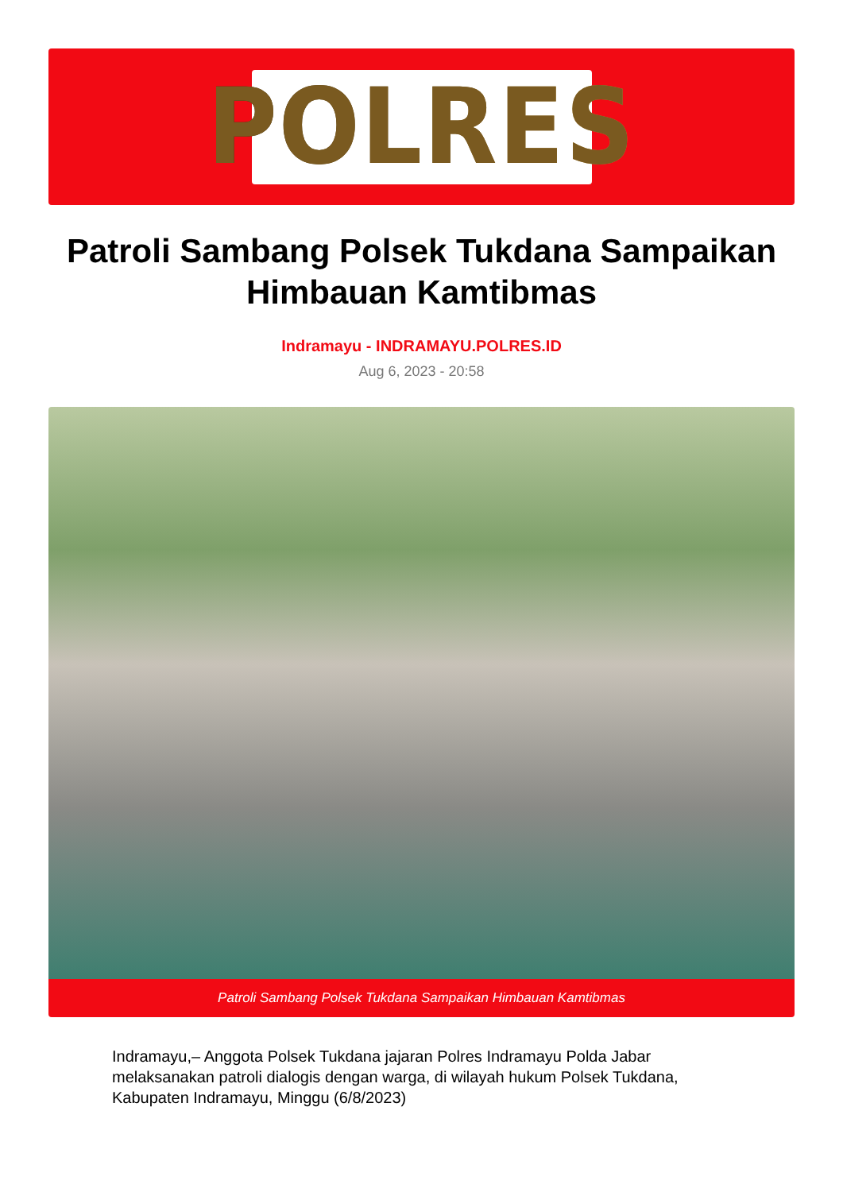POLRES
Patroli Sambang Polsek Tukdana Sampaikan Himbauan Kamtibmas
Indramayu - INDRAMAYU.POLRES.ID
Aug 6, 2023 - 20:58
Patroli Sambang Polsek Tukdana Sampaikan Himbauan Kamtibmas
Indramayu,– Anggota Polsek Tukdana jajaran Polres Indramayu Polda Jabar melaksanakan patroli dialogis dengan warga, di wilayah hukum Polsek Tukdana, Kabupaten Indramayu, Minggu (6/8/2023)